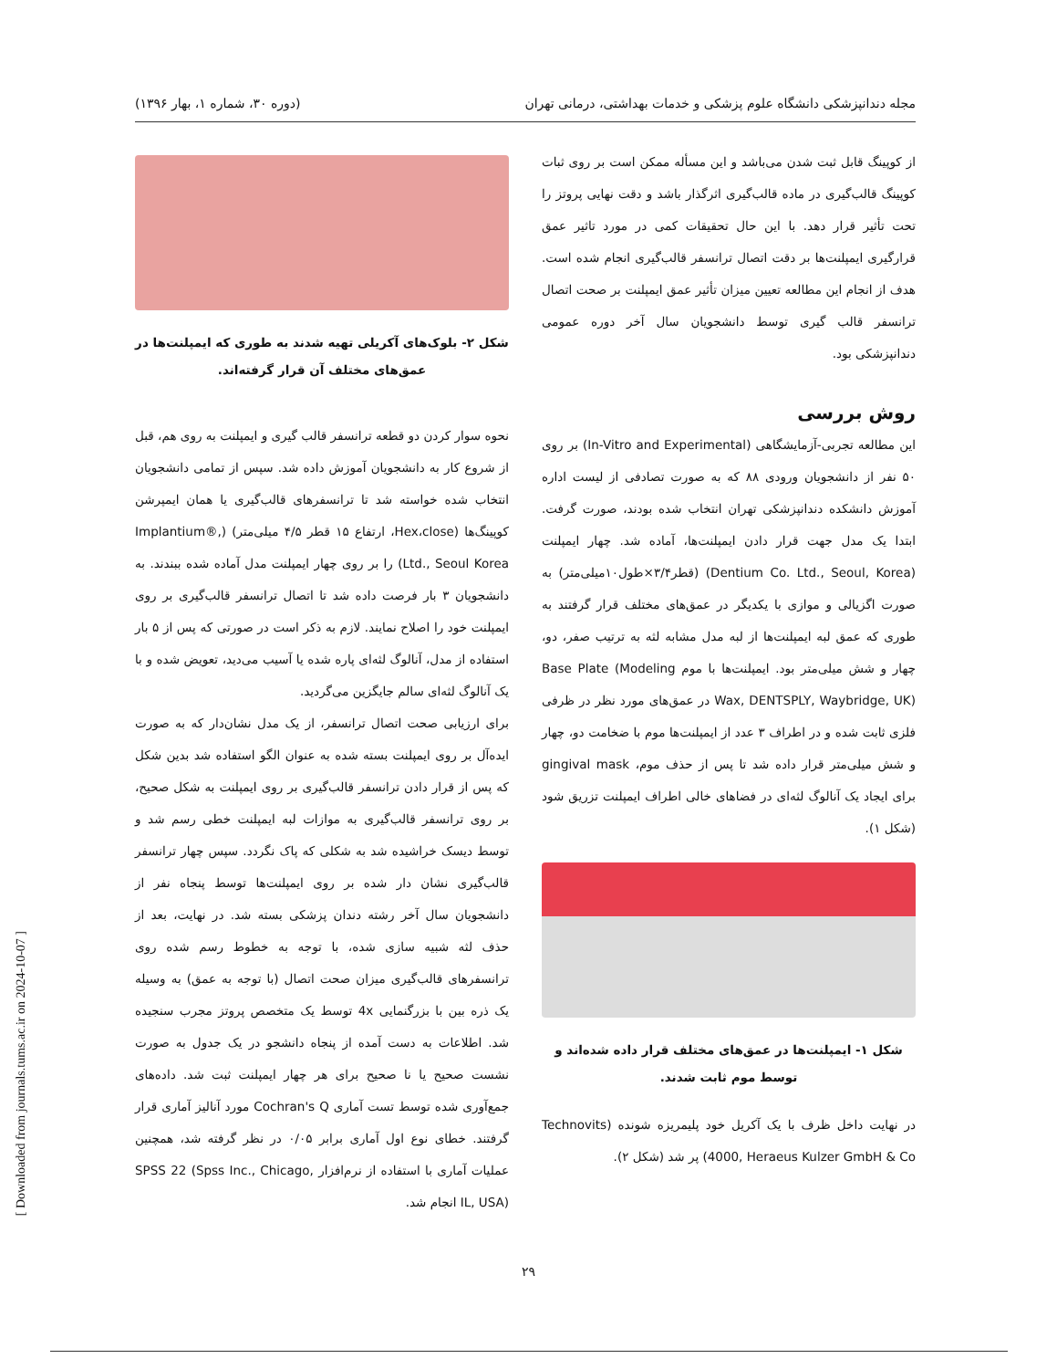مجله دندانپزشکی دانشگاه علوم پزشکی و خدمات بهداشتی، درمانی تهران (دوره ۳۰، شماره ۱، بهار ۱۳۹۶)
از کوپینگ قابل ثبت شدن می‌باشد و این مسأله ممکن است بر روی ثبات کوپینگ قالب‌گیری در ماده قالب‌گیری اثرگذار باشد و دقت نهایی پروتز را تحت تأثیر قرار دهد. با این حال تحقیقات کمی در مورد تاثیر عمق قرارگیری ایمپلنت‌ها بر دقت اتصال ترانسفر قالب‌گیری انجام شده است. هدف از انجام این مطالعه تعیین میزان تأثیر عمق ایمپلنت بر صحت اتصال ترانسفر قالب گیری توسط دانشجویان سال آخر دوره عمومی دندانپزشکی بود.
روش بررسی
این مطالعه تجربی-آزمایشگاهی (In-Vitro and Experimental) بر روی ۵۰ نفر از دانشجویان ورودی ۸۸ که به صورت تصادفی از لیست اداره آموزش دانشکده دندانپزشکی تهران انتخاب شده بودند، صورت گرفت. ابتدا یک مدل جهت قرار دادن ایمپلنت‌ها، آماده شد. چهار ایمپلنت (Dentium Co. Ltd., Seoul, Korea) (قطر۳/۴×طول۱۰میلی‌متر) به صورت اگزیالی و موازی با یکدیگر در عمق‌های مختلف قرار گرفتند به طوری که عمق لبه ایمپلنت‌ها از لبه مدل مشابه لثه به ترتیب صفر، دو، چهار و شش میلی‌متر بود. ایمپلنت‌ها با موم Base Plate (Modeling Wax, DENTSPLY, Waybridge, UK) در عمق‌های مورد نظر در ظرفی فلزی ثابت شده و در اطراف ۳ عدد از ایمپلنت‌ها موم با ضخامت دو، چهار و شش میلی‌متر قرار داده شد تا پس از حذف موم، gingival mask برای ایجاد یک آنالوگ لثه‌ای در فضاهای خالی اطراف ایمپلنت تزریق شود (شکل ۱).
شکل ۱- ایمپلنت‌ها در عمق‌های مختلف قرار داده شده‌اند و توسط موم ثابت شدند.
در نهایت داخل ظرف با یک آکریل خود پلیمریزه شونده (Technovits 4000, Heraeus Kulzer GmbH & Co) پر شد (شکل ۲).
شکل ۲- بلوک‌های آکریلی تهیه شدند به طوری که ایمپلنت‌ها در عمق‌های مختلف آن قرار گرفته‌اند.
نحوه سوار کردن دو قطعه ترانسفر قالب گیری و ایمپلنت به روی هم، قبل از شروع کار به دانشجویان آموزش داده شد. سپس از تمامی دانشجویان انتخاب شده خواسته شد تا ترانسفرهای قالب‌گیری یا همان ایمپرشن کوپینگ‌ها (Hex،close، ارتفاع ۱۵ قطر ۴/۵ میلی‌متر) (Implantium®, Ltd., Seoul Korea) را بر روی چهار ایمپلنت مدل آماده شده ببندند. به دانشجویان ۳ بار فرصت داده شد تا اتصال ترانسفر قالب‌گیری بر روی ایمپلنت خود را اصلاح نمایند. لازم به ذکر است در صورتی که پس از ۵ بار استفاده از مدل، آنالوگ لثه‌ای پاره شده یا آسیب می‌دید، تعویض شده و با یک آنالوگ لثه‌ای سالم جایگزین می‌گردید.
برای ارزیابی صحت اتصال ترانسفر، از یک مدل نشان‌دار که به صورت ایده‌آل بر روی ایمپلنت بسته شده به عنوان الگو استفاده شد بدین شکل که پس از قرار دادن ترانسفر قالب‌گیری بر روی ایمپلنت به شکل صحیح، بر روی ترانسفر قالب‌گیری به موازات لبه ایمپلنت خطی رسم شد و توسط دیسک خراشیده شد به شکلی که پاک نگردد. سپس چهار ترانسفر قالب‌گیری نشان دار شده بر روی ایمپلنت‌ها توسط پنجاه نفر از دانشجویان سال آخر رشته دندان پزشکی بسته شد. در نهایت، بعد از حذف لثه شبیه سازی شده، با توجه به خطوط رسم شده روی ترانسفرهای قالب‌گیری میزان صحت اتصال (با توجه به عمق) به وسیله یک ذره بین با بزرگنمایی 4x توسط یک متخصص پروتز مجرب سنجیده شد. اطلاعات به دست آمده از پنجاه دانشجو در یک جدول به صورت نشست صحیح یا نا صحیح برای هر چهار ایمپلنت ثبت شد. داده‌های جمع‌آوری شده توسط تست آماری Cochran's Q مورد آنالیز آماری قرار گرفتند. خطای نوع اول آماری برابر ۰/۰۵ در نظر گرفته شد، همچنین عملیات آماری با استفاده از نرم‌افزار SPSS 22 (Spss Inc., Chicago, IL, USA) انجام شد.
۲۹
[ Downloaded from journals.tums.ac.ir on 2024-10-07 ]